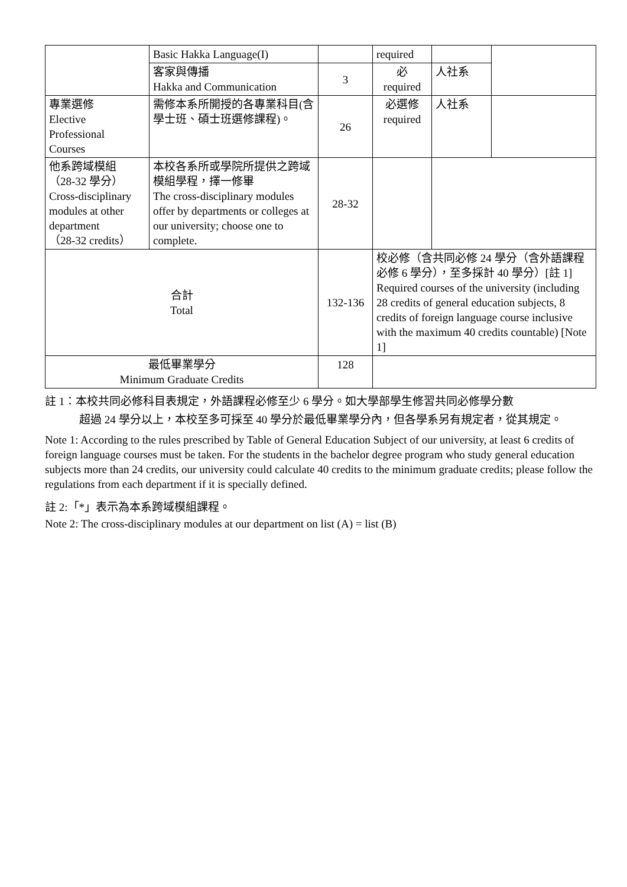| | Basic Hakka Language(I) | | required | | |
| | 客家與傳播 Hakka and Communication | 3 | 必 required | 人社系 | |
| 專業選修 Elective Professional Courses | 需修本系所開授的各專業科目(含學士班、碩士班選修課程)。 | 26 | 必選修 required | 人社系 | |
| 他系跨域模組 （28-32 學分） Cross-disciplinary modules at other department （28-32 credits） | 本校各系所或學院所提供之跨域模組學程，擇一修畢 The cross-disciplinary modules offer by departments or colleges at our university; choose one to complete. | 28-32 | | | |
| 合計 Total | | 132-136 | 校必修（含共同必修 24 學分（含外語課程必修 6 學分），至多採計 40 學分）[註 1] Required courses of the university (including 28 credits of general education subjects, 8 credits of foreign language course inclusive with the maximum 40 credits countable) [Note 1] | | |
| 最低畢業學分 Minimum Graduate Credits | | 128 | | | |
註 1：本校共同必修科目表規定，外語課程必修至少 6 學分。如大學部學生修習共同必修學分數
超過 24 學分以上，本校至多可採至 40 學分於最低畢業學分內，但各學系另有規定者，從其規定。
Note 1: According to the rules prescribed by Table of General Education Subject of our university, at least 6 credits of foreign language courses must be taken. For the students in the bachelor degree program who study general education subjects more than 24 credits, our university could calculate 40 credits to the minimum graduate credits; please follow the regulations from each department if it is specially defined.
註 2:「*」表示為本系跨域模組課程。
Note 2: The cross-disciplinary modules at our department on list (A) = list (B)